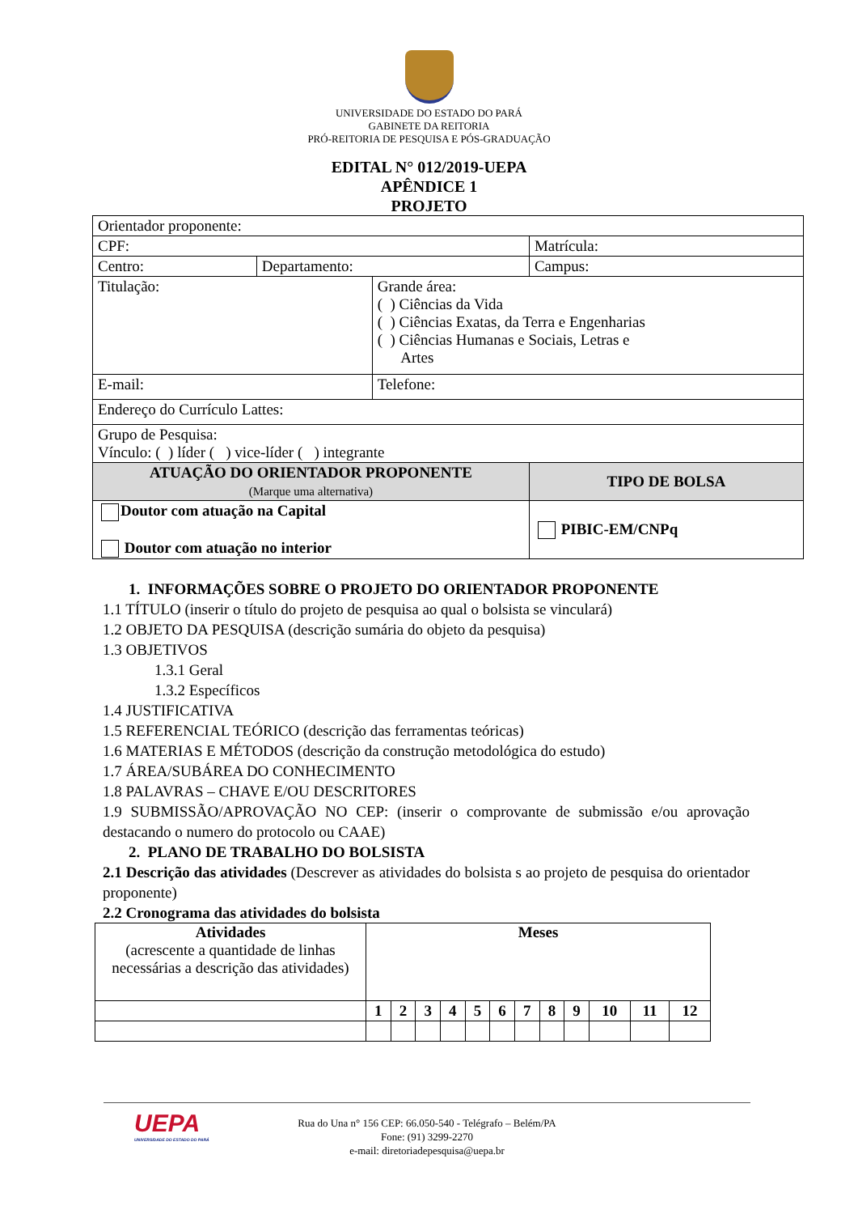UNIVERSIDADE DO ESTADO DO PARÁ
GABINETE DA REITORIA
PRÓ-REITORIA DE PESQUISA E PÓS-GRADUAÇÃO
EDITAL N° 012/2019-UEPA
APÊNDICE 1
PROJETO
| Orientador proponente: | | | |
| CPF: | | | Matrícula: |
| Centro: | Departamento: | | Campus: |
| Titulação: | | Grande área: ( ) Ciências da Vida ( ) Ciências Exatas, da Terra e Engenharias ( ) Ciências Humanas e Sociais, Letras e Artes | |
| E-mail: | | Telefone: | |
| Endereço do Currículo Lattes: | | | |
| Grupo de Pesquisa: Vínculo: ( ) líder ( ) vice-líder ( ) integrante | | | |
| ATUAÇÃO DO ORIENTADOR PROPONENTE (Marque uma alternativa) | | | TIPO DE BOLSA |
| Doutor com atuação na Capital Doutor com atuação no interior | | | PIBIC-EM/CNPq |
1. INFORMAÇÕES SOBRE O PROJETO DO ORIENTADOR PROPONENTE
1.1 TÍTULO (inserir o título do projeto de pesquisa ao qual o bolsista se vinculará)
1.2 OBJETO DA PESQUISA (descrição sumária do objeto da pesquisa)
1.3 OBJETIVOS
1.3.1 Geral
1.3.2 Específicos
1.4 JUSTIFICATIVA
1.5 REFERENCIAL TEÓRICO (descrição das ferramentas teóricas)
1.6 MATERIAS E MÉTODOS (descrição da construção metodológica do estudo)
1.7 ÁREA/SUBÁREA DO CONHECIMENTO
1.8 PALAVRAS – CHAVE E/OU DESCRITORES
1.9 SUBMISSÃO/APROVAÇÃO NO CEP: (inserir o comprovante de submissão e/ou aprovação destacando o numero do protocolo ou CAAE)
2. PLANO DE TRABALHO DO BOLSISTA
2.1 Descrição das atividades (Descrever as atividades do bolsista s ao projeto de pesquisa do orientador proponente)
2.2 Cronograma das atividades do bolsista
| Atividades (acrescente a quantidade de linhas necessárias a descrição das atividades) | Meses | | | | | | | | | | | |
| | 1 | 2 | 3 | 4 | 5 | 6 | 7 | 8 | 9 | 10 | 11 | 12 |
UEPA
UNIVERSIDADE DO ESTADO DO PARÁ
Rua do Una n° 156 CEP: 66.050-540 - Telégrafo – Belém/PA
Fone: (91) 3299-2270
e-mail: diretoriadepesquisa@uepa.br